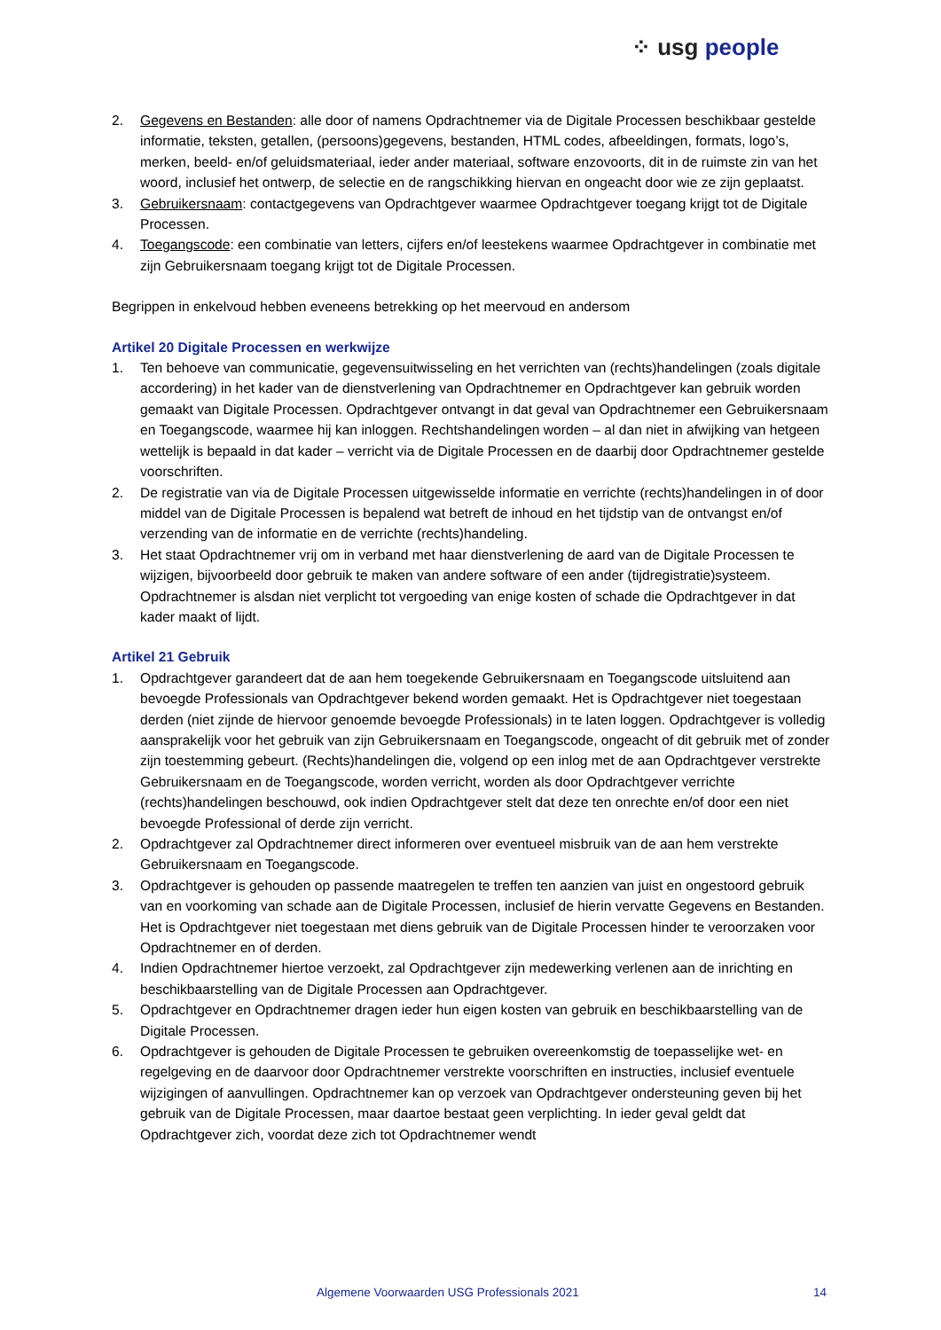⁘ usg people
2. Gegevens en Bestanden: alle door of namens Opdrachtnemer via de Digitale Processen beschikbaar gestelde informatie, teksten, getallen, (persoons)gegevens, bestanden, HTML codes, afbeeldingen, formats, logo’s, merken, beeld- en/of geluidsmateriaal, ieder ander materiaal, software enzovoorts, dit in de ruimste zin van het woord, inclusief het ontwerp, de selectie en de rangschikking hiervan en ongeacht door wie ze zijn geplaatst.
3. Gebruikersnaam: contactgegevens van Opdrachtgever waarmee Opdrachtgever toegang krijgt tot de Digitale Processen.
4. Toegangscode: een combinatie van letters, cijfers en/of leestekens waarmee Opdrachtgever in combinatie met zijn Gebruikersnaam toegang krijgt tot de Digitale Processen.
Begrippen in enkelvoud hebben eveneens betrekking op het meervoud en andersom
Artikel 20 Digitale Processen en werkwijze
1. Ten behoeve van communicatie, gegevensuitwisseling en het verrichten van (rechts)handelingen (zoals digitale accordering) in het kader van de dienstverlening van Opdrachtnemer en Opdrachtgever kan gebruik worden gemaakt van Digitale Processen. Opdrachtgever ontvangt in dat geval van Opdrachtnemer een Gebruikersnaam en Toegangscode, waarmee hij kan inloggen. Rechtshandelingen worden – al dan niet in afwijking van hetgeen wettelijk is bepaald in dat kader – verricht via de Digitale Processen en de daarbij door Opdrachtnemer gestelde voorschriften.
2. De registratie van via de Digitale Processen uitgewisselde informatie en verrichte (rechts)handelingen in of door middel van de Digitale Processen is bepalend wat betreft de inhoud en het tijdstip van de ontvangst en/of verzending van de informatie en de verrichte (rechts)handeling.
3. Het staat Opdrachtnemer vrij om in verband met haar dienstverlening de aard van de Digitale Processen te wijzigen, bijvoorbeeld door gebruik te maken van andere software of een ander (tijdregistratie)systeem. Opdrachtnemer is alsdan niet verplicht tot vergoeding van enige kosten of schade die Opdrachtgever in dat kader maakt of lijdt.
Artikel 21 Gebruik
1. Opdrachtgever garandeert dat de aan hem toegekende Gebruikersnaam en Toegangscode uitsluitend aan bevoegde Professionals van Opdrachtgever bekend worden gemaakt. Het is Opdrachtgever niet toegestaan derden (niet zijnde de hiervoor genoemde bevoegde Professionals) in te laten loggen. Opdrachtgever is volledig aansprakelijk voor het gebruik van zijn Gebruikersnaam en Toegangscode, ongeacht of dit gebruik met of zonder zijn toestemming gebeurt. (Rechts)handelingen die, volgend op een inlog met de aan Opdrachtgever verstrekte Gebruikersnaam en de Toegangscode, worden verricht, worden als door Opdrachtgever verrichte (rechts)handelingen beschouwd, ook indien Opdrachtgever stelt dat deze ten onrechte en/of door een niet bevoegde Professional of derde zijn verricht.
2. Opdrachtgever zal Opdrachtnemer direct informeren over eventueel misbruik van de aan hem verstrekte Gebruikersnaam en Toegangscode.
3. Opdrachtgever is gehouden op passende maatregelen te treffen ten aanzien van juist en ongestoord gebruik van en voorkoming van schade aan de Digitale Processen, inclusief de hierin vervatte Gegevens en Bestanden. Het is Opdrachtgever niet toegestaan met diens gebruik van de Digitale Processen hinder te veroorzaken voor Opdrachtnemer en of derden.
4. Indien Opdrachtnemer hiertoe verzoekt, zal Opdrachtgever zijn medewerking verlenen aan de inrichting en beschikbaarstelling van de Digitale Processen aan Opdrachtgever.
5. Opdrachtgever en Opdrachtnemer dragen ieder hun eigen kosten van gebruik en beschikbaarstelling van de Digitale Processen.
6. Opdrachtgever is gehouden de Digitale Processen te gebruiken overeenkomstig de toepasselijke wet- en regelgeving en de daarvoor door Opdrachtnemer verstrekte voorschriften en instructies, inclusief eventuele wijzigingen of aanvullingen. Opdrachtnemer kan op verzoek van Opdrachtgever ondersteuning geven bij het gebruik van de Digitale Processen, maar daartoe bestaat geen verplichting. In ieder geval geldt dat Opdrachtgever zich, voordat deze zich tot Opdrachtnemer wendt
Algemene Voorwaarden USG Professionals 2021 14